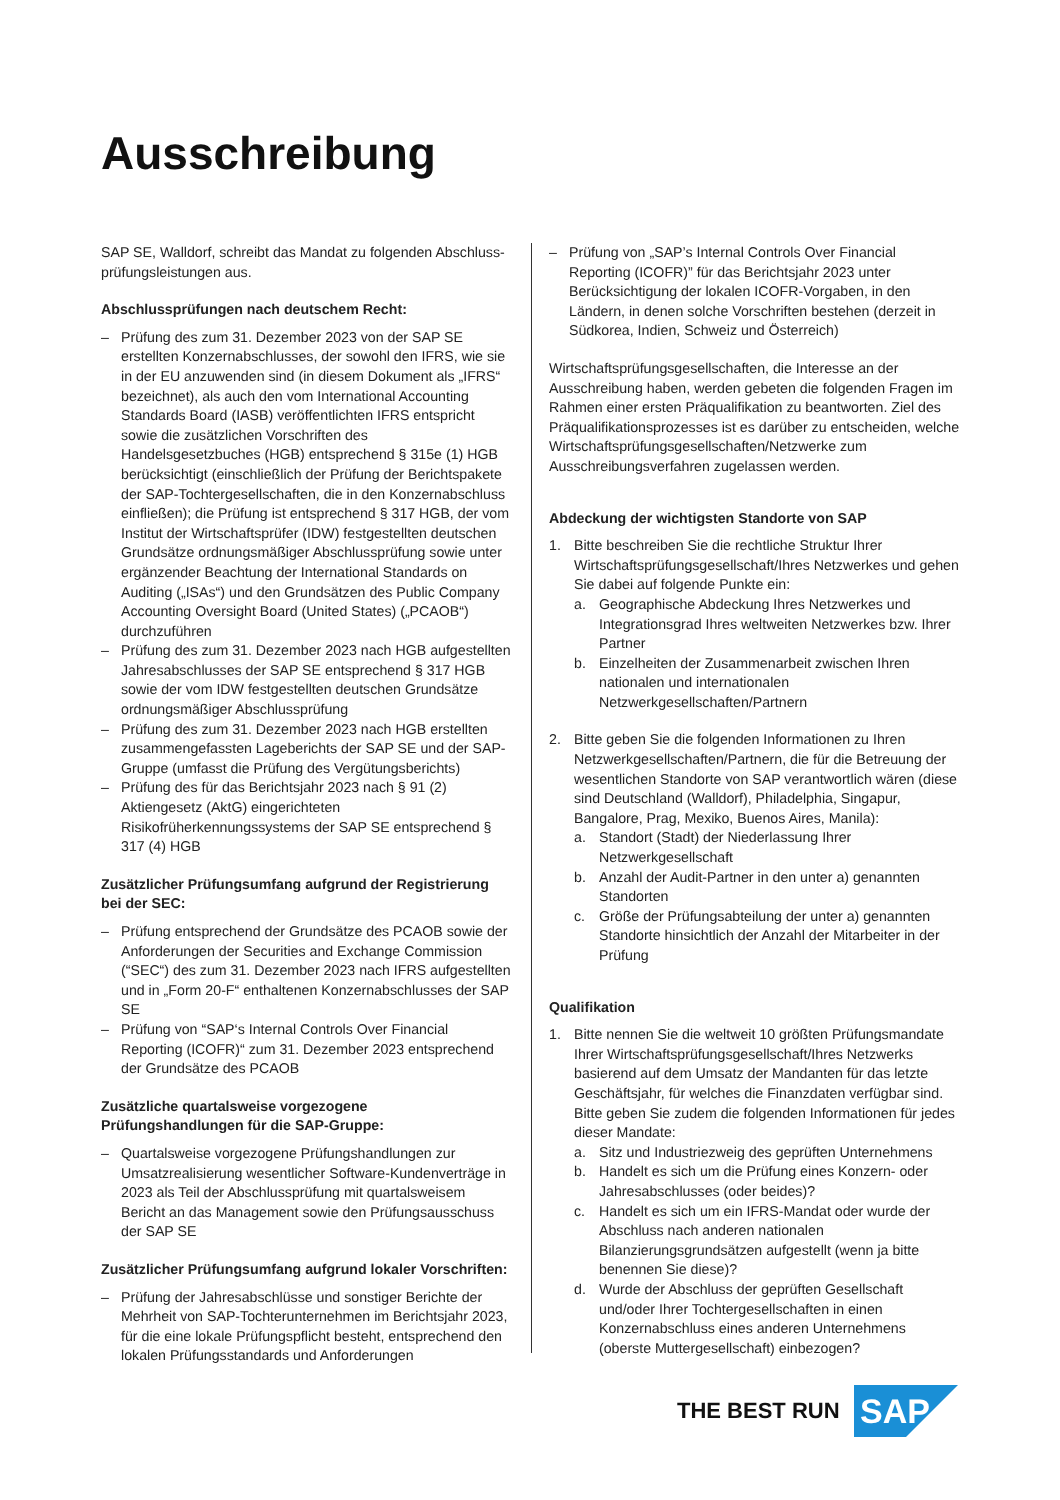Ausschreibung
SAP SE, Walldorf, schreibt das Mandat zu folgenden Abschluss­prüfungsleistungen aus.
Abschlussprüfungen nach deutschem Recht:
– Prüfung des zum 31. Dezember 2023 von der SAP SE erstellten Konzernabschlusses, der sowohl den IFRS, wie sie in der EU anzuwenden sind (in diesem Dokument als „IFRS“ bezeichnet), als auch den vom International Accounting Standards Board (IASB) veröffentlichten IFRS entspricht sowie die zusätzlichen Vorschriften des Handelsgesetzbuches (HGB) entsprechend § 315e (1) HGB berücksichtigt (einschließlich der Prüfung der Berichtspakete der SAP-Tochtergesellschaften, die in den Konzernabschluss einfließen); die Prüfung ist entsprechend § 317 HGB, der vom Institut der Wirtschaftsprüfer (IDW) festgestellten deutschen Grundsätze ordnungsmäßiger Abschlussprüfung sowie unter ergänzender Beachtung der International Standards on Auditing („ISAs“) und den Grundsätzen des Public Company Accounting Oversight Board (United States) („PCAOB“) durchzuführen
– Prüfung des zum 31. Dezember 2023 nach HGB aufgestellten Jahresabschlusses der SAP SE entsprechend § 317 HGB sowie der vom IDW festgestellten deutschen Grundsätze ordnungsmäßiger Abschlussprüfung
– Prüfung des zum 31. Dezember 2023 nach HGB erstellten zusammengefassten Lageberichts der SAP SE und der SAP-Gruppe (umfasst die Prüfung des Vergütungsberichts)
– Prüfung des für das Berichtsjahr 2023 nach § 91 (2) Aktiengesetz (AktG) eingerichteten Risikofrüherkennungssystems der SAP SE entsprechend § 317 (4) HGB
Zusätzlicher Prüfungsumfang aufgrund der Registrierung bei der SEC:
– Prüfung entsprechend der Grundsätze des PCAOB sowie der Anforderungen der Securities and Exchange Commission (“SEC“) des zum 31. Dezember 2023 nach IFRS aufgestellten und in „Form 20-F“ enthaltenen Konzernabschlusses der SAP SE
– Prüfung von “SAP‘s Internal Controls Over Financial Reporting (ICOFR)“ zum 31. Dezember 2023 entsprechend der Grundsätze des PCAOB
Zusätzliche quartalsweise vorgezogene Prüfungshandlungen für die SAP-Gruppe:
– Quartalsweise vorgezogene Prüfungshandlungen zur Umsatzrealisierung wesentlicher Software-Kundenverträge in 2023 als Teil der Abschlussprüfung mit quartalsweisem Bericht an das Management sowie den Prüfungsausschuss der SAP SE
Zusätzlicher Prüfungsumfang aufgrund lokaler Vorschriften:
– Prüfung der Jahresabschlüsse und sonstiger Berichte der Mehrheit von SAP-Tochterunternehmen im Berichtsjahr 2023, für die eine lokale Prüfungspflicht besteht, entsprechend den lokalen Prüfungsstandards und Anforderungen
– Prüfung von „SAP’s Internal Controls Over Financial Reporting (ICOFR)” für das Berichtsjahr 2023 unter Berücksichtigung der lokalen ICOFR-Vorgaben, in den Ländern, in denen solche Vorschriften bestehen (derzeit in Südkorea, Indien, Schweiz und Österreich)
Wirtschaftsprüfungsgesellschaften, die Interesse an der Ausschreibung haben, werden gebeten die folgenden Fragen im Rahmen einer ersten Präqualifikation zu beantworten. Ziel des Präqualifikationsprozesses ist es darüber zu entscheiden, welche Wirtschaftsprüfungsgesellschaften/Netzwerke zum Ausschreibungsverfahren zugelassen werden.
Abdeckung der wichtigsten Standorte von SAP
1. Bitte beschreiben Sie die rechtliche Struktur Ihrer Wirtschaftsprüfungsgesellschaft/Ihres Netzwerkes und gehen Sie dabei auf folgende Punkte ein:
a. Geographische Abdeckung Ihres Netzwerkes und Integrationsgrad Ihres weltweiten Netzwerkes bzw. Ihrer Partner
b. Einzelheiten der Zusammenarbeit zwischen Ihren nationalen und internationalen Netzwerkgesellschaften/Partnern
2. Bitte geben Sie die folgenden Informationen zu Ihren Netzwerkgesellschaften/Partnern, die für die Betreuung der wesentlichen Standorte von SAP verantwortlich wären (diese sind Deutschland (Walldorf), Philadelphia, Singapur, Bangalore, Prag, Mexiko, Buenos Aires, Manila):
a. Standort (Stadt) der Niederlassung Ihrer Netzwerkgesellschaft
b. Anzahl der Audit-Partner in den unter a) genannten Standorten
c. Größe der Prüfungsabteilung der unter a) genannten Standorte hinsichtlich der Anzahl der Mitarbeiter in der Prüfung
Qualifikation
1. Bitte nennen Sie die weltweit 10 größten Prüfungsmandate Ihrer Wirtschaftsprüfungsgesellschaft/Ihres Netzwerks basierend auf dem Umsatz der Mandanten für das letzte Geschäftsjahr, für welches die Finanzdaten verfügbar sind. Bitte geben Sie zudem die folgenden Informationen für jedes dieser Mandate:
a. Sitz und Industriezweig des geprüften Unternehmens
b. Handelt es sich um die Prüfung eines Konzern- oder Jahresabschlusses (oder beides)?
c. Handelt es sich um ein IFRS-Mandat oder wurde der Abschluss nach anderen nationalen Bilanzierungsgrundsätzen aufgestellt (wenn ja bitte benennen Sie diese)?
d. Wurde der Abschluss der geprüften Gesellschaft und/oder Ihrer Tochtergesellschaften in einen Konzernabschluss eines anderen Unternehmens (oberste Muttergesellschaft) einbezogen?
THE BEST RUN
SAP